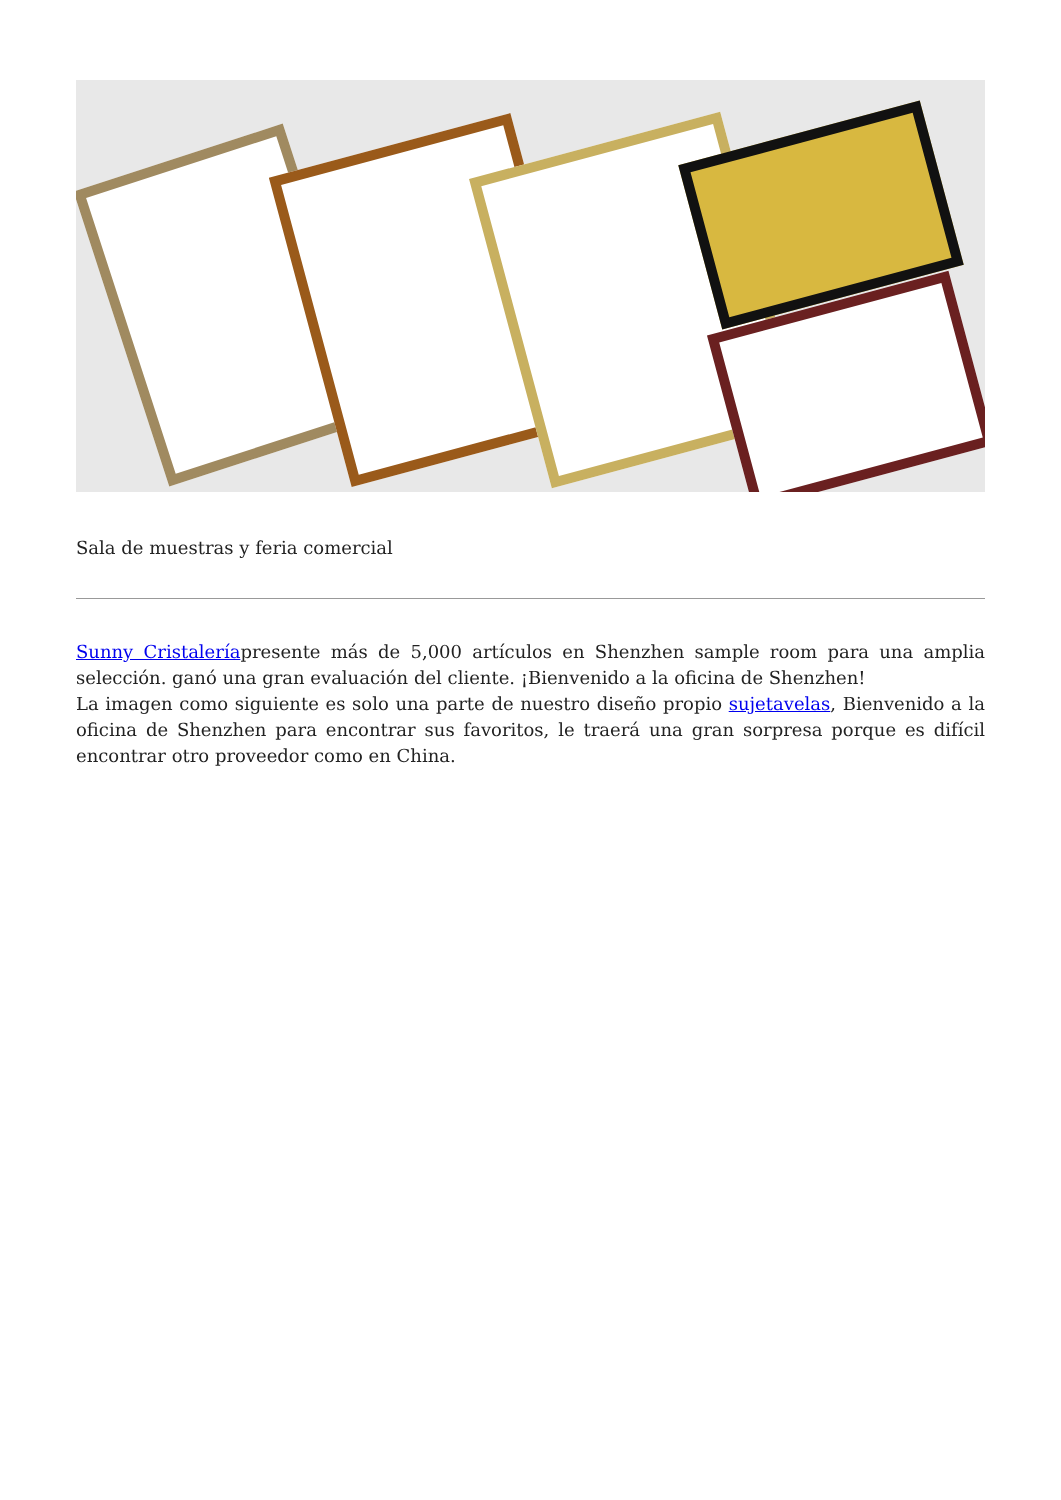Sala de muestras y feria comercial
Sunny Cristaleríapresente más de 5,000 artículos en Shenzhen sample room para una amplia selección. ganó una gran evaluación del cliente. ¡Bienvenido a la oficina de Shenzhen!
La imagen como siguiente es solo una parte de nuestro diseño propio sujetavelas, Bienvenido a la oficina de Shenzhen para encontrar sus favoritos, le traerá una gran sorpresa porque es difícil encontrar otro proveedor como en China.